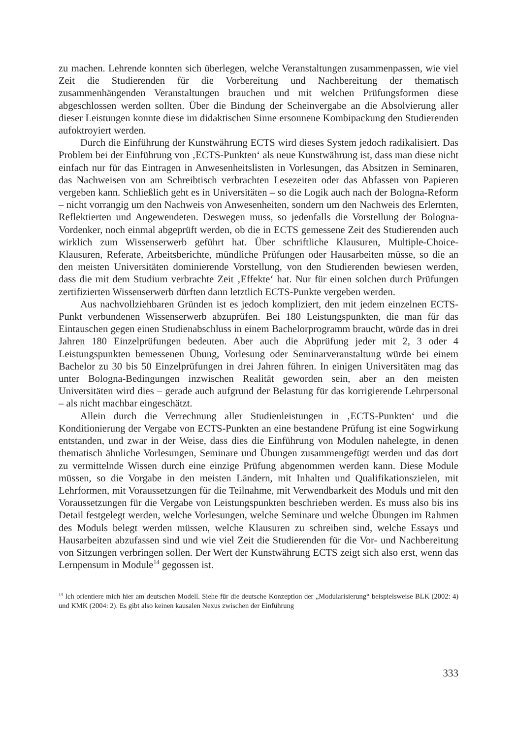zu machen. Lehrende konnten sich überlegen, welche Veranstaltungen zusammenpassen, wie viel Zeit die Studierenden für die Vorbereitung und Nachbereitung der thematisch zusammenhängenden Veranstaltungen brauchen und mit welchen Prüfungsformen diese abgeschlossen werden sollten. Über die Bindung der Scheinvergabe an die Absolvierung aller dieser Leistungen konnte diese im didaktischen Sinne ersonnene Kombipackung den Studierenden aufoktroyiert werden.
Durch die Einführung der Kunstwährung ECTS wird dieses System jedoch radikalisiert. Das Problem bei der Einführung von ‚ECTS-Punkten‘ als neue Kunstwährung ist, dass man diese nicht einfach nur für das Eintragen in Anwesenheitslisten in Vorlesungen, das Absitzen in Seminaren, das Nachweisen von am Schreibtisch verbrachten Lesezeiten oder das Abfassen von Papieren vergeben kann. Schließlich geht es in Universitäten – so die Logik auch nach der Bologna-Reform – nicht vorrangig um den Nachweis von Anwesenheiten, sondern um den Nachweis des Erlernten, Reflektierten und Angewendeten. Deswegen muss, so jedenfalls die Vorstellung der Bologna-Vordenker, noch einmal abgeprüft werden, ob die in ECTS gemessene Zeit des Studierenden auch wirklich zum Wissenserwerb geführt hat. Über schriftliche Klausuren, Multiple-Choice-Klausuren, Referate, Arbeitsberichte, mündliche Prüfungen oder Hausarbeiten müsse, so die an den meisten Universitäten dominierende Vorstellung, von den Studierenden bewiesen werden, dass die mit dem Studium verbrachte Zeit ‚Effekte‘ hat. Nur für einen solchen durch Prüfungen zertifizierten Wissenserwerb dürften dann letztlich ECTS-Punkte vergeben werden.
Aus nachvollziehbaren Gründen ist es jedoch kompliziert, den mit jedem einzelnen ECTS-Punkt verbundenen Wissenserwerb abzuprüfen. Bei 180 Leistungspunkten, die man für das Eintauschen gegen einen Studienabschluss in einem Bachelorprogramm braucht, würde das in drei Jahren 180 Einzelprüfungen bedeuten. Aber auch die Abprüfung jeder mit 2, 3 oder 4 Leistungspunkten bemessenen Übung, Vorlesung oder Seminarveranstaltung würde bei einem Bachelor zu 30 bis 50 Einzelprüfungen in drei Jahren führen. In einigen Universitäten mag das unter Bologna-Bedingungen inzwischen Realität geworden sein, aber an den meisten Universitäten wird dies – gerade auch aufgrund der Belastung für das korrigierende Lehrpersonal – als nicht machbar eingeschätzt.
Allein durch die Verrechnung aller Studienleistungen in ‚ECTS-Punkten‘ und die Konditionierung der Vergabe von ECTS-Punkten an eine bestandene Prüfung ist eine Sogwirkung entstanden, und zwar in der Weise, dass dies die Einführung von Modulen nahelegte, in denen thematisch ähnliche Vorlesungen, Seminare und Übungen zusammengefügt werden und das dort zu vermittelnde Wissen durch eine einzige Prüfung abgenommen werden kann. Diese Module müssen, so die Vorgabe in den meisten Ländern, mit Inhalten und Qualifikationszielen, mit Lehrformen, mit Voraussetzungen für die Teilnahme, mit Verwendbarkeit des Moduls und mit den Voraussetzungen für die Vergabe von Leistungspunkten beschrieben werden. Es muss also bis ins Detail festgelegt werden, welche Vorlesungen, welche Seminare und welche Übungen im Rahmen des Moduls belegt werden müssen, welche Klausuren zu schreiben sind, welche Essays und Hausarbeiten abzufassen sind und wie viel Zeit die Studierenden für die Vor- und Nachbereitung von Sitzungen verbringen sollen. Der Wert der Kunstwährung ECTS zeigt sich also erst, wenn das Lernpensum in Module<sup>14</sup> gegossen ist.
<sup>14</sup> Ich orientiere mich hier am deutschen Modell. Siehe für die deutsche Konzeption der „Modularisierung“ beispielsweise BLK (2002: 4) und KMK (2004: 2). Es gibt also keinen kausalen Nexus zwischen der Einführung
333